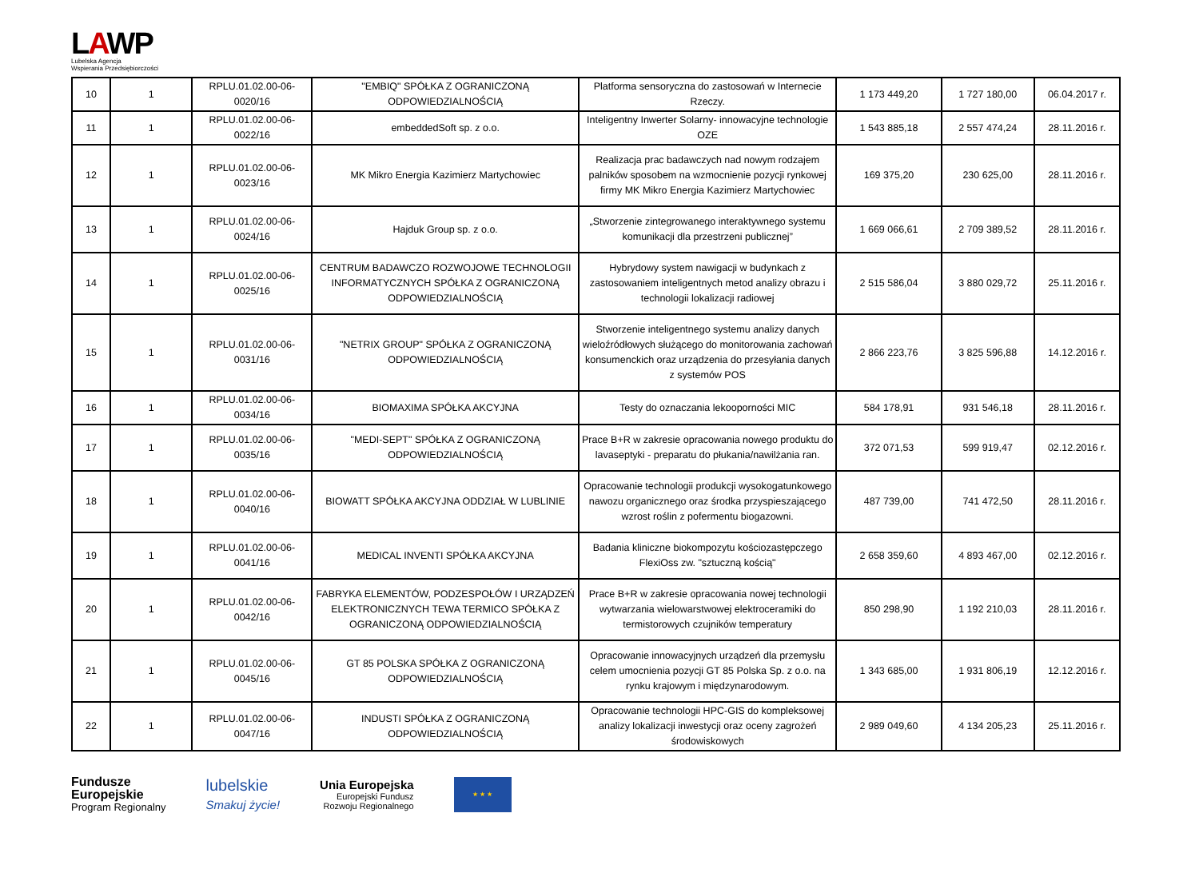LAWP
Lubelska Agencja
Wspierania Przedsiębiorczości
| 10 | 1 | RPLU.01.02.00-06-0020/16 | "EMBIQ" SPÓŁKA Z OGRANICZONĄ ODPOWIEDZIALNOŚCIĄ | Platforma sensoryczna do zastosowań w Internecie Rzeczy. | 1 173 449,20 | 1 727 180,00 | 06.04.2017 r. |
| 11 | 1 | RPLU.01.02.00-06-0022/16 | embeddedSoft sp. z o.o. | Inteligentny Inwerter Solarny- innowacyjne technologie OZE | 1 543 885,18 | 2 557 474,24 | 28.11.2016 r. |
| 12 | 1 | RPLU.01.02.00-06-0023/16 | MK Mikro Energia Kazimierz Martychowiec | Realizacja prac badawczych nad nowym rodzajem palników sposobem na wzmocnienie pozycji rynkowej firmy MK Mikro Energia Kazimierz Martychowiec | 169 375,20 | 230 625,00 | 28.11.2016 r. |
| 13 | 1 | RPLU.01.02.00-06-0024/16 | Hajduk Group sp. z o.o. | „Stworzenie zintegrowanego interaktywnego systemu komunikacji dla przestrzeni publicznej” | 1 669 066,61 | 2 709 389,52 | 28.11.2016 r. |
| 14 | 1 | RPLU.01.02.00-06-0025/16 | CENTRUM BADAWCZO ROZWOJOWE TECHNOLOGII INFORMATYCZNYCH SPÓŁKA Z OGRANICZONĄ ODPOWIEDZIALNOŚCIĄ | Hybrydowy system nawigacji w budynkach z zastosowaniem inteligentnych metod analizy obrazu i technologii lokalizacji radiowej | 2 515 586,04 | 3 880 029,72 | 25.11.2016 r. |
| 15 | 1 | RPLU.01.02.00-06-0031/16 | "NETRIX GROUP" SPÓŁKA Z OGRANICZONĄ ODPOWIEDZIALNOŚCIĄ | Stworzenie inteligentnego systemu analizy danych wieloźródłowych służącego do monitorowania zachowań konsumenckich oraz urządzenia do przesyłania danych z systemów POS | 2 866 223,76 | 3 825 596,88 | 14.12.2016 r. |
| 16 | 1 | RPLU.01.02.00-06-0034/16 | BIOMAXIMA SPÓŁKA AKCYJNA | Testy do oznaczania lekooporności MIC | 584 178,91 | 931 546,18 | 28.11.2016 r. |
| 17 | 1 | RPLU.01.02.00-06-0035/16 | "MEDI-SEPT" SPÓŁKA Z OGRANICZONĄ ODPOWIEDZIALNOŚCIĄ | Prace B+R w zakresie opracowania nowego produktu do lavaseptyki - preparatu do płukania/nawilżania ran. | 372 071,53 | 599 919,47 | 02.12.2016 r. |
| 18 | 1 | RPLU.01.02.00-06-0040/16 | BIOWATT SPÓŁKA AKCYJNA ODDZIAŁ W LUBLINIE | Opracowanie technologii produkcji wysokogatunkowego nawozu organicznego oraz środka przyspieszającego wzrost roślin z pofermentu biogazowni. | 487 739,00 | 741 472,50 | 28.11.2016 r. |
| 19 | 1 | RPLU.01.02.00-06-0041/16 | MEDICAL INVENTI SPÓŁKA AKCYJNA | Badania kliniczne biokompozytu kościozastępczego FlexiOss zw. "sztuczną kością" | 2 658 359,60 | 4 893 467,00 | 02.12.2016 r. |
| 20 | 1 | RPLU.01.02.00-06-0042/16 | FABRYKA ELEMENTÓW, PODZESPOŁÓW I URZĄDZEŃ ELEKTRONICZNYCH TEWA TERMICO SPÓŁKA Z OGRANICZONĄ ODPOWIEDZIALNOŚCIĄ | Prace B+R w zakresie opracowania nowej technologii wytwarzania wielowarstwowej elektroceramiki do termistorowych czujników temperatury | 850 298,90 | 1 192 210,03 | 28.11.2016 r. |
| 21 | 1 | RPLU.01.02.00-06-0045/16 | GT 85 POLSKA SPÓŁKA Z OGRANICZONĄ ODPOWIEDZIALNOŚCIĄ | Opracowanie innowacyjnych urządzeń dla przemysłu celem umocnienia pozycji GT 85 Polska Sp. z o.o. na rynku krajowym i międzynarodowym. | 1 343 685,00 | 1 931 806,19 | 12.12.2016 r. |
| 22 | 1 | RPLU.01.02.00-06-0047/16 | INDUSTI SPÓŁKA Z OGRANICZONĄ ODPOWIEDZIALNOŚCIĄ | Opracowanie technologii HPC-GIS do kompleksowej analizy lokalizacji inwestycji oraz oceny zagrożeń środowiskowych | 2 989 049,60 | 4 134 205,23 | 25.11.2016 r. |
Fundusze
Europejskie
Program Regionalny
lubelskie
Smakuj życie!
Unia Europejska
Europejski Fundusz
Rozwoju Regionalnego
★ ★ ★